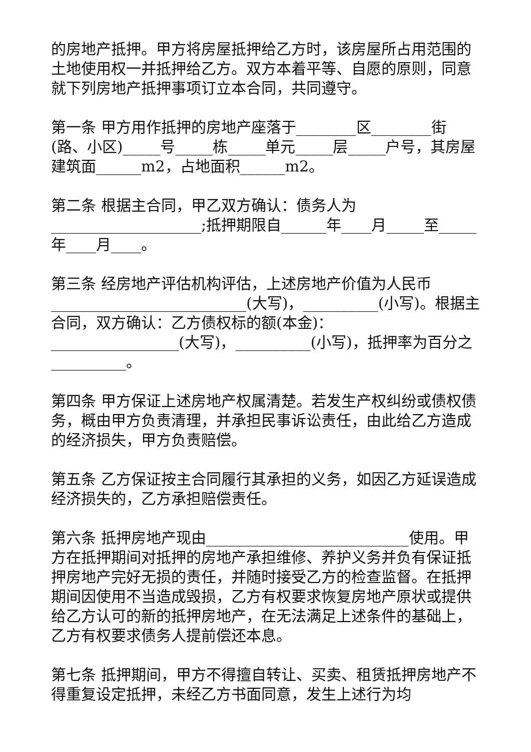的房地产抵押。甲方将房屋抵押给乙方时，该房屋所占用范围的土地使用权一并抵押给乙方。双方本着平等、自愿的原则，同意就下列房地产抵押事项订立本合同，共同遵守。
第一条 甲方用作抵押的房地产座落于________区________街(路、小区)_____号_____栋_____单元_____层_____户号，其房屋建筑面______m2，占地面积______m2。
第二条 根据主合同，甲乙双方确认：债务人为____________________;抵押期限自______年____月_____至_____年____月____。
第三条 经房地产评估机构评估，上述房地产价值为人民币__________________________(大写)，__________(小写)。根据主合同，双方确认：乙方债权标的额(本金)：_________________(大写)，__________(小写)，抵押率为百分之__________。
第四条 甲方保证上述房地产权属清楚。若发生产权纠纷或债权债务，概由甲方负责清理，并承担民事诉讼责任，由此给乙方造成的经济损失，甲方负责赔偿。
第五条 乙方保证按主合同履行其承担的义务，如因乙方延误造成经济损失的，乙方承担赔偿责任。
第六条 抵押房地产现由___________________________使用。甲方在抵押期间对抵押的房地产承担维修、养护义务并负有保证抵押房地产完好无损的责任，并随时接受乙方的检查监督。在抵押期间因使用不当造成毁损，乙方有权要求恢复房地产原状或提供给乙方认可的新的抵押房地产，在无法满足上述条件的基础上，乙方有权要求债务人提前偿还本息。
第七条 抵押期间，甲方不得擅自转让、买卖、租赁抵押房地产不得重复设定抵押，未经乙方书面同意，发生上述行为均